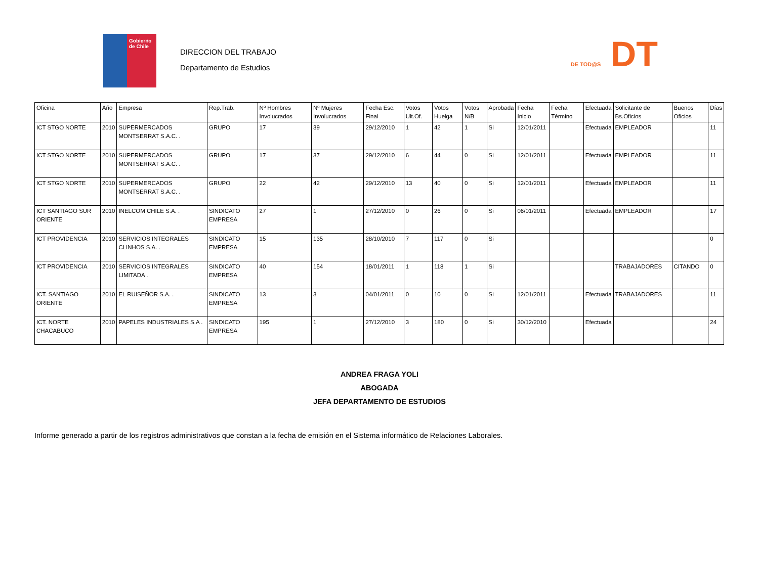Gobierno de Chile
DIRECCION DEL TRABAJO
Departamento de Estudios
DE TOD@S DT
| Oficina | Año | Empresa | Rep.Trab. | Nº Hombres Involucrados | Nº Mujeres Involucrados | Fecha Esc. Final | Votos Ult.Of. | Votos Huelga | Votos N/B | Aprobada | Fecha Inicio | Fecha Término | Efectuada | Solicitante de Bs.Oficios | Buenos Oficios | Días |
| --- | --- | --- | --- | --- | --- | --- | --- | --- | --- | --- | --- | --- | --- | --- | --- | --- |
| ICT STGO NORTE | 2010 | SUPERMERCADOS MONTSERRAT S.A.C. . | GRUPO | 17 | 39 | 29/12/2010 | 1 | 42 | 1 | Si | 12/01/2011 | | Efectuada | EMPLEADOR | | 11 |
| ICT STGO NORTE | 2010 | SUPERMERCADOS MONTSERRAT S.A.C. . | GRUPO | 17 | 37 | 29/12/2010 | 6 | 44 | 0 | Si | 12/01/2011 | | Efectuada | EMPLEADOR | | 11 |
| ICT STGO NORTE | 2010 | SUPERMERCADOS MONTSERRAT S.A.C. . | GRUPO | 22 | 42 | 29/12/2010 | 13 | 40 | 0 | Si | 12/01/2011 | | Efectuada | EMPLEADOR | | 11 |
| ICT SANTIAGO SUR ORIENTE | 2010 | INELCOM CHILE S.A. . | SINDICATO EMPRESA | 27 | 1 | 27/12/2010 | 0 | 26 | 0 | Si | 06/01/2011 | | Efectuada | EMPLEADOR | | 17 |
| ICT PROVIDENCIA | 2010 | SERVICIOS INTEGRALES CLINHOS S.A. . | SINDICATO EMPRESA | 15 | 135 | 28/10/2010 | 7 | 117 | 0 | Si | | | | | | 0 |
| ICT PROVIDENCIA | 2010 | SERVICIOS INTEGRALES LIMITADA . | SINDICATO EMPRESA | 40 | 154 | 18/01/2011 | 1 | 118 | 1 | Si | | | | TRABAJADORES | CITANDO | 0 |
| ICT. SANTIAGO ORIENTE | 2010 | EL RUISEÑOR S.A. . | SINDICATO EMPRESA | 13 | 3 | 04/01/2011 | 0 | 10 | 0 | Si | 12/01/2011 | | Efectuada | TRABAJADORES | | 11 |
| ICT. NORTE CHACABUCO | 2010 | PAPELES INDUSTRIALES S.A . | SINDICATO EMPRESA | 195 | 1 | 27/12/2010 | 3 | 180 | 0 | Si | 30/12/2010 | | Efectuada | | | 24 |
ANDREA FRAGA YOLI
ABOGADA
JEFA DEPARTAMENTO DE ESTUDIOS
Informe generado a partir de los registros administrativos que constan a la fecha de emisión en el Sistema informático de Relaciones Laborales.